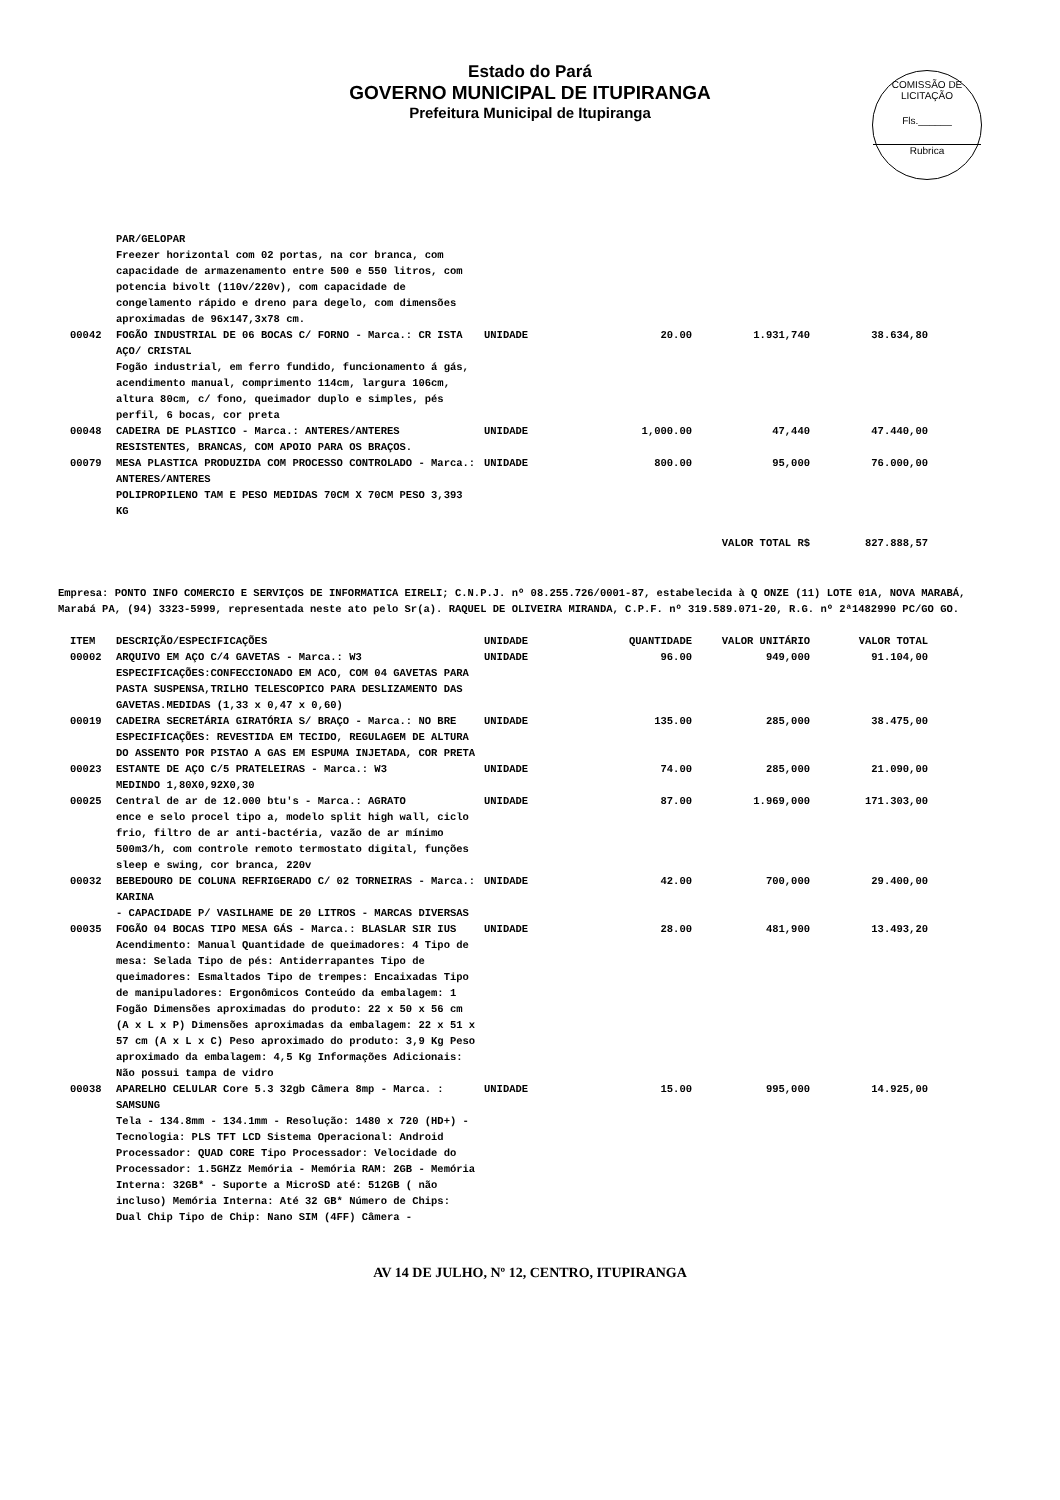Estado do Pará
GOVERNO MUNICIPAL DE ITUPIRANGA
Prefeitura Municipal de Itupiranga
COMISSÃO DE LICITAÇÃO
Fls.______
Rubrica
| | PAR/GELOPAR Freezer horizontal com 02 portas, na cor branca, com capacidade de armazenamento entre 500 e 550 litros, com potencia bivolt (110v/220v), com capacidade de congelamento rápido e dreno para degelo, com dimensões aproximadas de 96x147,3x78 cm. | | | | |
| 00042 | FOGÃO INDUSTRIAL DE 06 BOCAS C/ FORNO - Marca.: CR ISTA AÇO/ CRISTAL Fogão industrial, em ferro fundido, funcionamento á gás, acendimento manual, comprimento 114cm, largura 106cm, altura 80cm, c/ fono, queimador duplo e simples, pés perfil, 6 bocas, cor preta | UNIDADE | 20.00 | 1.931,740 | 38.634,80 |
| 00048 | CADEIRA DE PLASTICO - Marca.: ANTERES/ANTERES RESISTENTES, BRANCAS, COM APOIO PARA OS BRAÇOS. | UNIDADE | 1,000.00 | 47,440 | 47.440,00 |
| 00079 | MESA PLASTICA PRODUZIDA COM PROCESSO CONTROLADO - Marca.: ANTERES/ANTERES POLIPROPILENO TAM E PESO MEDIDAS 70CM X 70CM PESO 3,393 KG | UNIDADE | 800.00 | 95,000 | 76.000,00 |
| | | | | VALOR TOTAL R$ | 827.888,57 |
Empresa: PONTO INFO COMERCIO E SERVIÇOS DE INFORMATICA EIRELI; C.N.P.J. nº 08.255.726/0001-87, estabelecida à Q ONZE (11) LOTE 01A, NOVA MARABÁ, Marabá PA, (94) 3323-5999, representada neste ato pelo Sr(a). RAQUEL DE OLIVEIRA MIRANDA, C.P.F. nº 319.589.071-20, R.G. nº 2ª1482990 PC/GO GO.
| ITEM | DESCRIÇÃO/ESPECIFICAÇÕES | UNIDADE | QUANTIDADE | VALOR UNITÁRIO | VALOR TOTAL |
| --- | --- | --- | --- | --- | --- |
| 00002 | ARQUIVO EM AÇO C/4 GAVETAS - Marca.: W3 ESPECIFICAÇÕES:CONFECCIONADO EM ACO, COM 04 GAVETAS PARA PASTA SUSPENSA,TRILHO TELESCOPICO PARA DESLIZAMENTO DAS GAVETAS.MEDIDAS (1,33 x 0,47 x 0,60) | UNIDADE | 96.00 | 949,000 | 91.104,00 |
| 00019 | CADEIRA SECRETÁRIA GIRATÓRIA S/ BRAÇO - Marca.: NO BRE ESPECIFICAÇÕES: REVESTIDA EM TECIDO, REGULAGEM DE ALTURA DO ASSENTO POR PISTAO A GAS EM ESPUMA INJETADA, COR PRETA | UNIDADE | 135.00 | 285,000 | 38.475,00 |
| 00023 | ESTANTE DE AÇO C/5 PRATELEIRAS - Marca.: W3 MEDINDO 1,80X0,92X0,30 | UNIDADE | 74.00 | 285,000 | 21.090,00 |
| 00025 | Central de ar de 12.000 btu's - Marca.: AGRATO ence e selo procel tipo a, modelo split high wall, ciclo frio, filtro de ar anti-bactéria, vazão de ar mínimo 500m3/h, com controle remoto termostato digital, funções sleep e swing, cor branca, 220v | UNIDADE | 87.00 | 1.969,000 | 171.303,00 |
| 00032 | BEBEDOURO DE COLUNA REFRIGERADO C/ 02 TORNEIRAS - Marca.: KARINA - CAPACIDADE P/ VASILHAME DE 20 LITROS - MARCAS DIVERSAS | UNIDADE | 42.00 | 700,000 | 29.400,00 |
| 00035 | FOGÃO 04 BOCAS TIPO MESA GÁS - Marca.: BLASLAR SIR IUS Acendimento: Manual Quantidade de queimadores: 4 Tipo de mesa: Selada Tipo de pés: Antiderrapantes Tipo de queimadores: Esmaltados Tipo de trempes: Encaixadas Tipo de manipuladores: Ergonômicos Conteúdo da embalagem: 1 Fogão Dimensões aproximadas do produto: 22 x 50 x 56 cm (A x L x P) Dimensões aproximadas da embalagem: 22 x 51 x 57 cm (A x L x C) Peso aproximado do produto: 3,9 Kg Peso aproximado da embalagem: 4,5 Kg Informações Adicionais: Não possui tampa de vidro | UNIDADE | 28.00 | 481,900 | 13.493,20 |
| 00038 | APARELHO CELULAR Core 5.3 32gb Câmera 8mp - Marca. : SAMSUNG Tela - 134.8mm - 134.1mm - Resolução: 1480 x 720 (HD+) - Tecnologia: PLS TFT LCD Sistema Operacional: Android Processador: QUAD CORE Tipo Processador: Velocidade do Processador: 1.5GHZz Memória - Memória RAM: 2GB - Memória Interna: 32GB* - Suporte a MicroSD até: 512GB ( não incluso) Memória Interna: Até 32 GB* Número de Chips: Dual Chip Tipo de Chip: Nano SIM (4FF) Câmera - | UNIDADE | 15.00 | 995,000 | 14.925,00 |
AV 14 DE JULHO, Nº 12, CENTRO, ITUPIRANGA